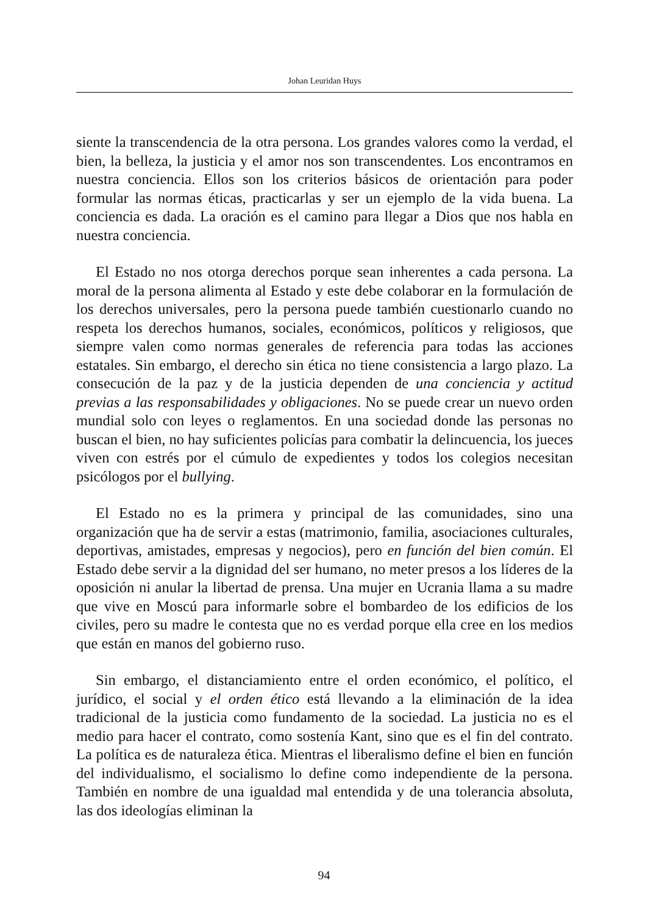Johan Leuridan Huys
siente la transcendencia de la otra persona. Los grandes valores como la verdad, el bien, la belleza, la justicia y el amor nos son transcendentes. Los encontramos en nuestra conciencia. Ellos son los criterios básicos de orientación para poder formular las normas éticas, practicarlas y ser un ejemplo de la vida buena. La conciencia es dada. La oración es el camino para llegar a Dios que nos habla en nuestra conciencia.
El Estado no nos otorga derechos porque sean inherentes a cada persona. La moral de la persona alimenta al Estado y este debe colaborar en la formulación de los derechos universales, pero la persona puede también cuestionarlo cuando no respeta los derechos humanos, sociales, económicos, políticos y religiosos, que siempre valen como normas generales de referencia para todas las acciones estatales. Sin embargo, el derecho sin ética no tiene consistencia a largo plazo. La consecución de la paz y de la justicia dependen de una conciencia y actitud previas a las responsabilidades y obligaciones. No se puede crear un nuevo orden mundial solo con leyes o reglamentos. En una sociedad donde las personas no buscan el bien, no hay suficientes policías para combatir la delincuencia, los jueces viven con estrés por el cúmulo de expedientes y todos los colegios necesitan psicólogos por el bullying.
El Estado no es la primera y principal de las comunidades, sino una organización que ha de servir a estas (matrimonio, familia, asociaciones culturales, deportivas, amistades, empresas y negocios), pero en función del bien común. El Estado debe servir a la dignidad del ser humano, no meter presos a los líderes de la oposición ni anular la libertad de prensa. Una mujer en Ucrania llama a su madre que vive en Moscú para informarle sobre el bombardeo de los edificios de los civiles, pero su madre le contesta que no es verdad porque ella cree en los medios que están en manos del gobierno ruso.
Sin embargo, el distanciamiento entre el orden económico, el político, el jurídico, el social y el orden ético está llevando a la eliminación de la idea tradicional de la justicia como fundamento de la sociedad. La justicia no es el medio para hacer el contrato, como sostenía Kant, sino que es el fin del contrato. La política es de naturaleza ética. Mientras el liberalismo define el bien en función del individualismo, el socialismo lo define como independiente de la persona. También en nombre de una igualdad mal entendida y de una tolerancia absoluta, las dos ideologías eliminan la
94